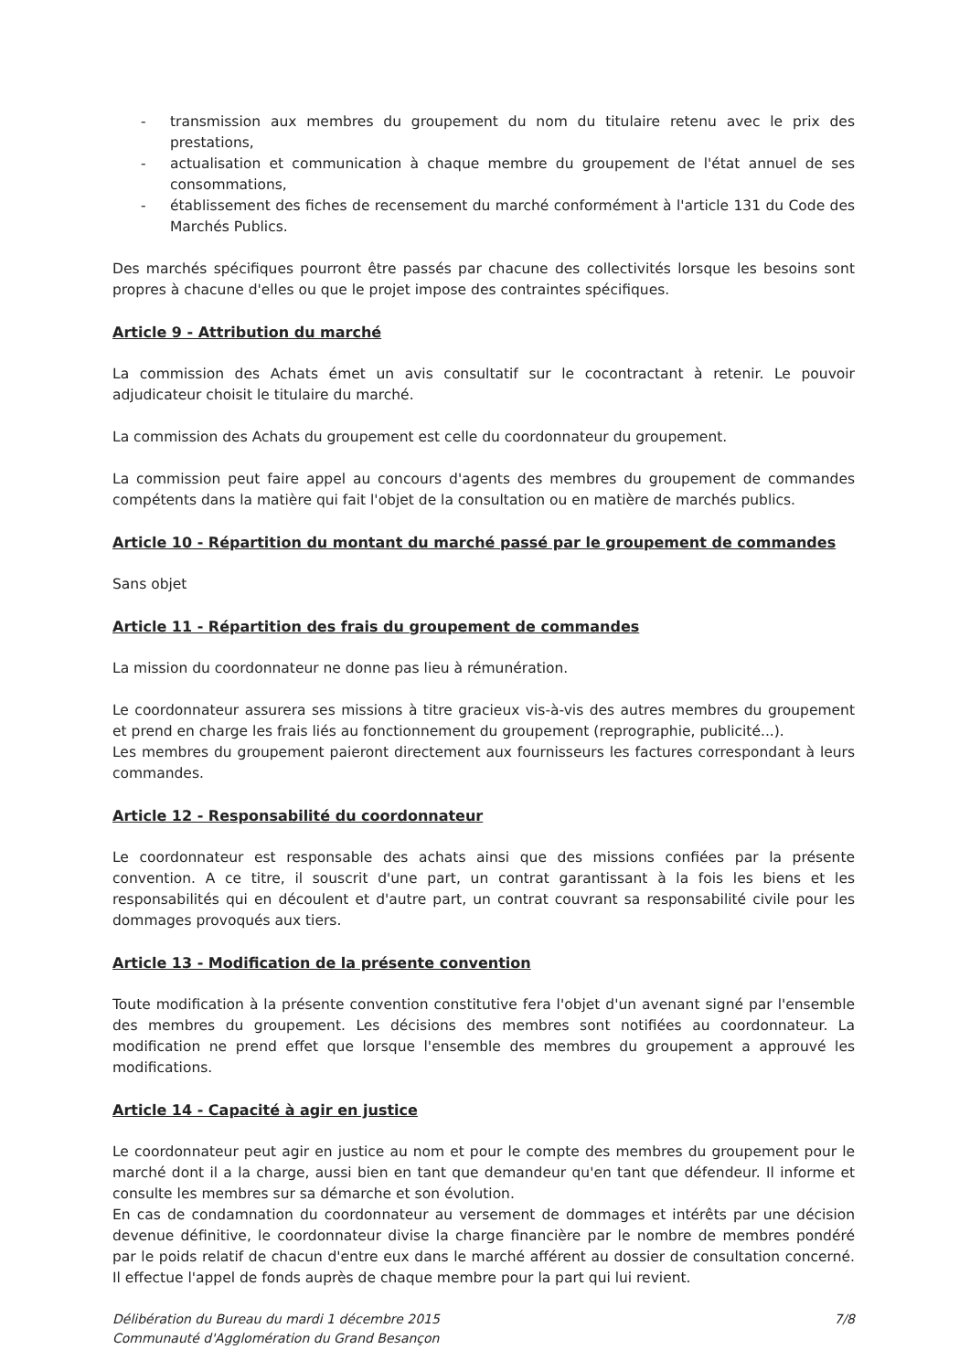- transmission aux membres du groupement du nom du titulaire retenu avec le prix des prestations,
- actualisation et communication à chaque membre du groupement de l'état annuel de ses consommations,
- établissement des fiches de recensement du marché conformément à l'article 131 du Code des Marchés Publics.
Des marchés spécifiques pourront être passés par chacune des collectivités lorsque les besoins sont propres à chacune d'elles ou que le projet impose des contraintes spécifiques.
Article 9 - Attribution du marché
La commission des Achats émet un avis consultatif sur le cocontractant à retenir. Le pouvoir adjudicateur choisit le titulaire du marché.
La commission des Achats du groupement est celle du coordonnateur du groupement.
La commission peut faire appel au concours d'agents des membres du groupement de commandes compétents dans la matière qui fait l'objet de la consultation ou en matière de marchés publics.
Article 10 - Répartition du montant du marché passé par le groupement de commandes
Sans objet
Article 11 - Répartition des frais du groupement de commandes
La mission du coordonnateur ne donne pas lieu à rémunération.
Le coordonnateur assurera ses missions à titre gracieux vis-à-vis des autres membres du groupement et prend en charge les frais liés au fonctionnement du groupement (reprographie, publicité...).
Les membres du groupement paieront directement aux fournisseurs les factures correspondant à leurs commandes.
Article 12 - Responsabilité du coordonnateur
Le coordonnateur est responsable des achats ainsi que des missions confiées par la présente convention. A ce titre, il souscrit d'une part, un contrat garantissant à la fois les biens et les responsabilités qui en découlent et d'autre part, un contrat couvrant sa responsabilité civile pour les dommages provoqués aux tiers.
Article 13 - Modification de la présente convention
Toute modification à la présente convention constitutive fera l'objet d'un avenant signé par l'ensemble des membres du groupement. Les décisions des membres sont notifiées au coordonnateur. La modification ne prend effet que lorsque l'ensemble des membres du groupement a approuvé les modifications.
Article 14 - Capacité à agir en justice
Le coordonnateur peut agir en justice au nom et pour le compte des membres du groupement pour le marché dont il a la charge, aussi bien en tant que demandeur qu'en tant que défendeur. Il informe et consulte les membres sur sa démarche et son évolution.
En cas de condamnation du coordonnateur au versement de dommages et intérêts par une décision devenue définitive, le coordonnateur divise la charge financière par le nombre de membres pondéré par le poids relatif de chacun d'entre eux dans le marché afférent au dossier de consultation concerné. Il effectue l'appel de fonds auprès de chaque membre pour la part qui lui revient.
Délibération du Bureau du mardi 1 décembre 2015
Communauté d'Agglomération du Grand Besançon
7/8